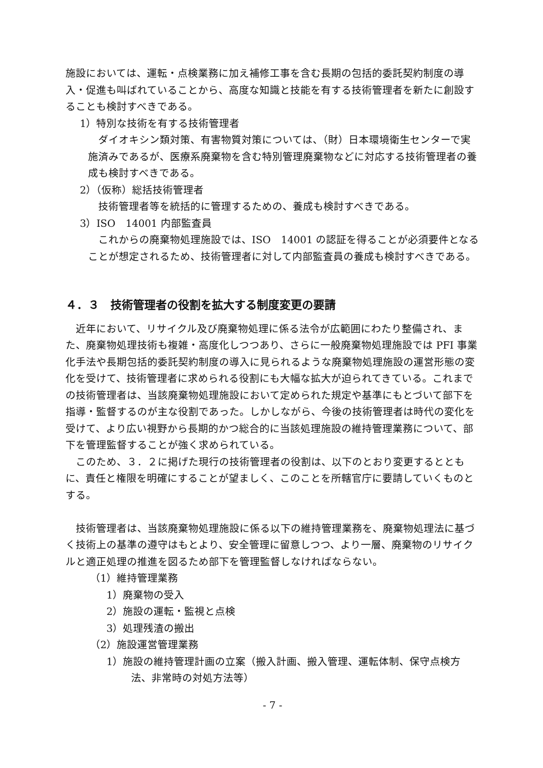施設においては、運転・点検業務に加え補修工事を含む長期の包括的委託契約制度の導入・促進も叫ばれていることから、高度な知識と技能を有する技術管理者を新たに創設することも検討すべきである。
1）特別な技術を有する技術管理者
ダイオキシン類対策、有害物質対策については、（財）日本環境衛生センターで実施済みであるが、医療系廃棄物を含む特別管理廃棄物などに対応する技術管理者の養成も検討すべきである。
2）（仮称）総括技術管理者
技術管理者等を統括的に管理するための、養成も検討すべきである。
3）ISO　14001 内部監査員
これからの廃棄物処理施設では、ISO　14001 の認証を得ることが必須要件となることが想定されるため、技術管理者に対して内部監査員の養成も検討すべきである。
４．３　技術管理者の役割を拡大する制度変更の要請
近年において、リサイクル及び廃棄物処理に係る法令が広範囲にわたり整備され、また、廃棄物処理技術も複雑・高度化しつつあり、さらに一般廃棄物処理施設では PFI 事業化手法や長期包括的委託契約制度の導入に見られるような廃棄物処理施設の運営形態の変化を受けて、技術管理者に求められる役割にも大幅な拡大が迫られてきている。これまでの技術管理者は、当該廃棄物処理施設において定められた規定や基準にもとづいて部下を指導・監督するのが主な役割であった。しかしながら、今後の技術管理者は時代の変化を受けて、より広い視野から長期的かつ総合的に当該処理施設の維持管理業務について、部下を管理監督することが強く求められている。
このため、３．２に掲げた現行の技術管理者の役割は、以下のとおり変更するとともに、責任と権限を明確にすることが望ましく、このことを所轄官庁に要請していくものとする。
技術管理者は、当該廃棄物処理施設に係る以下の維持管理業務を、廃棄物処理法に基づく技術上の基準の遵守はもとより、安全管理に留意しつつ、より一層、廃棄物のリサイクルと適正処理の推進を図るため部下を管理監督しなければならない。
（1）維持管理業務
1）廃棄物の受入
2）施設の運転・監視と点検
3）処理残渣の搬出
（2）施設運営管理業務
1）施設の維持管理計画の立案（搬入計画、搬入管理、運転体制、保守点検方法、非常時の対処方法等）
- 7 -